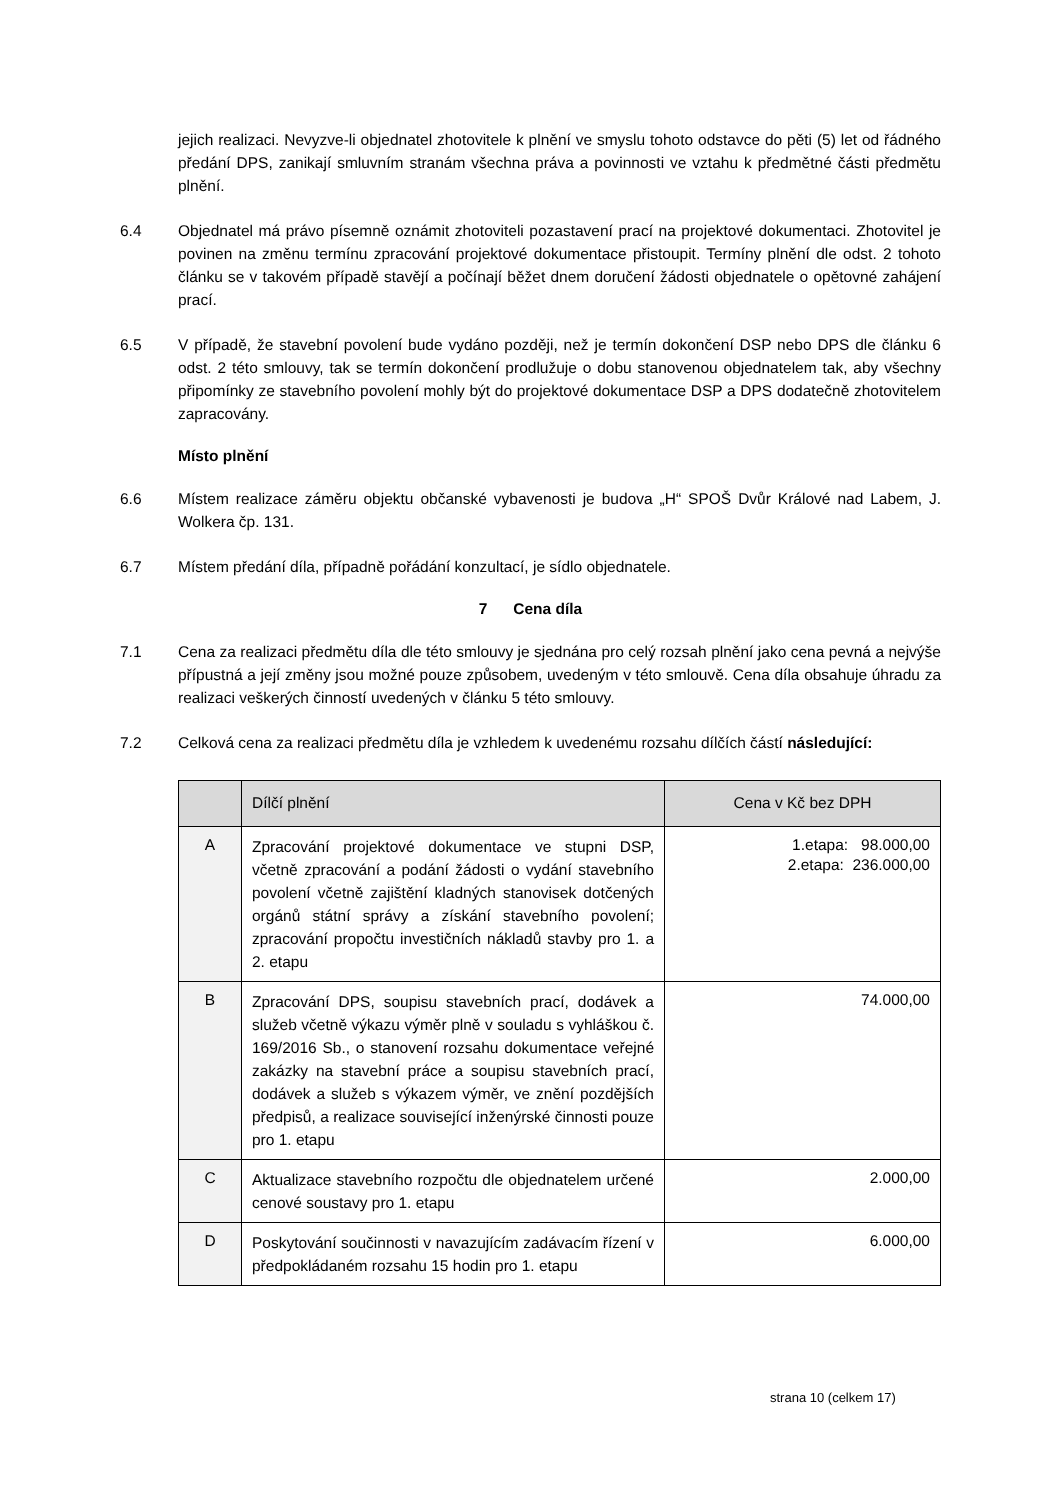jejich realizaci. Nevyzve-li objednatel zhotovitele k plnění ve smyslu tohoto odstavce do pěti (5) let od řádného předání DPS, zanikají smluvním stranám všechna práva a povinnosti ve vztahu k předmětné části předmětu plnění.
6.4 Objednatel má právo písemně oznámit zhotoviteli pozastavení prací na projektové dokumentaci. Zhotovitel je povinen na změnu termínu zpracování projektové dokumentace přistoupit. Termíny plnění dle odst. 2 tohoto článku se v takovém případě stavějí a počínají běžet dnem doručení žádosti objednatele o opětovné zahájení prací.
6.5 V případě, že stavební povolení bude vydáno později, než je termín dokončení DSP nebo DPS dle článku 6 odst. 2 této smlouvy, tak se termín dokončení prodlužuje o dobu stanovenou objednatelem tak, aby všechny připomínky ze stavebního povolení mohly být do projektové dokumentace DSP a DPS dodatečně zhotovitelem zapracovány.
Místo plnění
6.6 Místem realizace záměru objektu občanské vybavenosti je budova „H“ SPOŠ Dvůr Králové nad Labem, J. Wolkera čp. 131.
6.7 Místem předání díla, případně pořádání konzultací, je sídlo objednatele.
7 Cena díla
7.1 Cena za realizaci předmětu díla dle této smlouvy je sjednána pro celý rozsah plnění jako cena pevná a nejvýše přípustná a její změny jsou možné pouze způsobem, uvedeným v této smlouvě. Cena díla obsahuje úhradu za realizaci veškerých činností uvedených v článku 5 této smlouvy.
7.2 Celková cena za realizaci předmětu díla je vzhledem k uvedenému rozsahu dílčích částí následující:
| | Dílčí plnění | Cena v Kč bez DPH |
| --- | --- | --- |
| A | Zpracování projektové dokumentace ve stupni DSP, včetně zpracování a podání žádosti o vydání stavebního povolení včetně zajištění kladných stanovisek dotčených orgánů státní správy a získání stavebního povolení; zpracování propočtu investičních nákladů stavby pro 1. a 2. etapu | 1.etapa: 98.000,00 2.etapa: 236.000,00 |
| B | Zpracování DPS, soupisu stavebních prací, dodávek a služeb včetně výkazu výměr plně v souladu s vyhláškou č. 169/2016 Sb., o stanovení rozsahu dokumentace veřejné zakázky na stavební práce a soupisu stavebních prací, dodávek a služeb s výkazem výměr, ve znění pozdějších předpisů, a realizace související inženýrské činnosti pouze pro 1. etapu | 74.000,00 |
| C | Aktualizace stavebního rozpočtu dle objednatelem určené cenové soustavy pro 1. etapu | 2.000,00 |
| D | Poskytování součinnosti v navazujícím zadávacím řízení v předpokládaném rozsahu 15 hodin pro 1. etapu | 6.000,00 |
strana 10 (celkem 17)